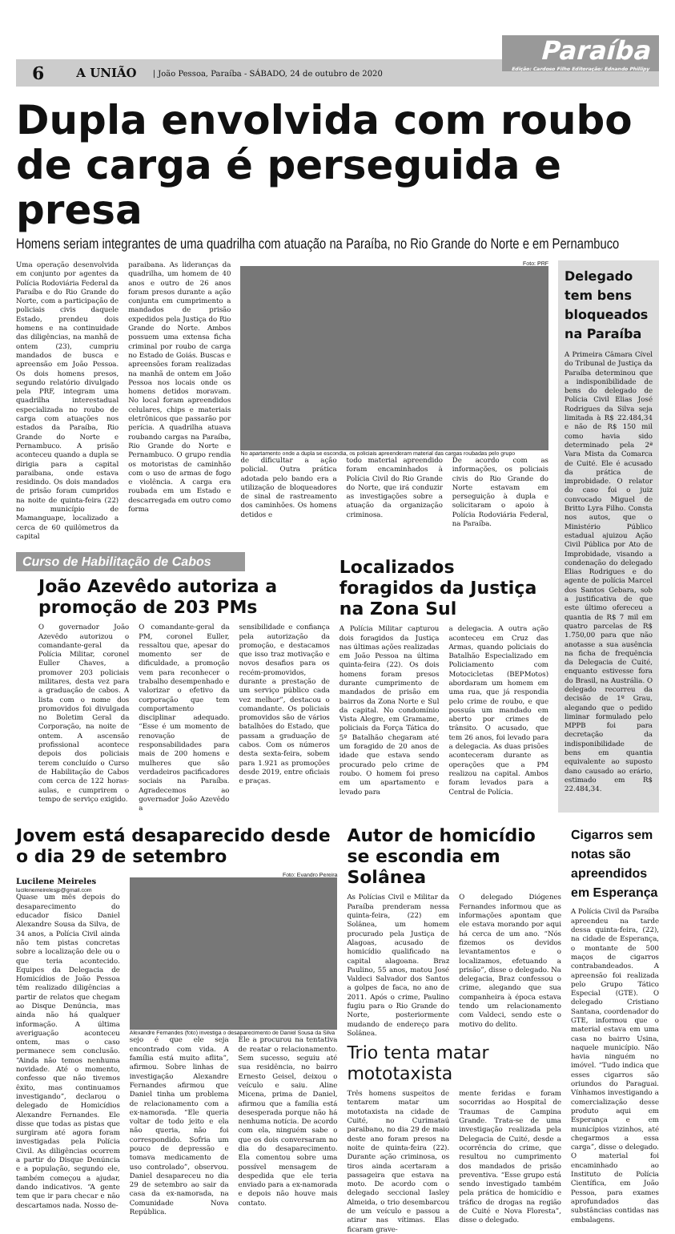Paraíba
Edição: Cardoso Filho Editoração: Ednando Phillipy
6 A UNIÃO | João Pessoa, Paraíba - SÁBADO, 24 de outubro de 2020
Dupla envolvida com roubo de carga é perseguida e presa
Homens seriam integrantes de uma quadrilha com atuação na Paraíba, no Rio Grande do Norte e em Pernambuco
Uma operação desenvolvida em conjunto por agentes da Polícia Rodoviária Federal da Paraíba e do Rio Grande do Norte, com a participação de policiais civis daquele Estado, prendeu dois homens e na continuidade das diligências, na manhã de ontem (23), cumpriu mandados de busca e apreensão em João Pessoa. Os dois homens presos, segundo relatório divulgado pela PRF, integram uma quadrilha interestadual especializada no roubo de carga com atuações nos estados da Paraíba, Rio Grande do Norte e Pernambuco. A prisão aconteceu quando a dupla se dirigia para a capital paraibana, onde estava residindo. Os dois mandados de prisão foram cumpridos na noite de quinta-feira (22) no município de Mamanguape, localizado a cerca de 60 quilômetros da capital
paraibana. As lideranças da quadrilha, um homem de 40 anos e outro de 26 anos foram presos durante a ação conjunta em cumprimento a mandados de prisão expedidos pela Justiça do Rio Grande do Norte. Ambos possuem uma extensa ficha criminal por roubo de carga no Estado de Goiás. Buscas e apreensões foram realizadas na manhã de ontem em João Pessoa nos locais onde os homens detidos moravam. No local foram apreendidos celulares, chips e materiais eletrônicos que passarão por perícia. A quadrilha atuava roubando cargas na Paraíba, Rio Grande do Norte e Pernambuco. O grupo rendia os motoristas de caminhão com o uso de armas de fogo e violência. A carga era roubada em um Estado e descarregada em outro como forma
Foto: PRF
No apartamento onde a dupla se escondia, os policiais apreenderam material das cargas roubadas pelo grupo
de dificultar a ação policial. Outra prática adotada pelo bando era a utilização de bloqueadores de sinal de rastreamento dos caminhões. Os homens detidos e
todo material apreendido foram encaminhados à Polícia Civil do Rio Grande do Norte, que irá conduzir as investigações sobre a atuação da organização criminosa.
De acordo com as informações, os policiais civis do Rio Grande do Norte estavam em perseguição à dupla e solicitaram o apoio à Polícia Rodoviária Federal, na Paraíba.
Curso de Habilitação de Cabos
João Azevêdo autoriza a promoção de 203 PMs
O governador João Azevêdo autorizou o comandante-geral da Polícia Militar, coronel Euller Chaves, a promover 203 policiais militares, desta vez para a graduação de cabos. A lista com o nome dos promovidos foi divulgada no Boletim Geral da Corporação, na noite de ontem. A ascensão profissional acontece depois dos policiais terem concluído o Curso de Habilitação de Cabos com cerca de 122 horas-aulas, e cumprirem o tempo de serviço exigido.
O comandante-geral da PM, coronel Euller, ressaltou que, apesar do momento ser de dificuldade, a promoção vem para reconhecer o trabalho desempenhado e valorizar o efetivo da corporação que tem comportamento disciplinar adequado. “Esse é um momento de renovação de responsabilidades para mais de 200 homens e mulheres que são verdadeiros pacificadores sociais na Paraíba. Agradecemos ao governador João Azevêdo a
sensibilidade e confiança pela autorização da promoção, e destacamos que isso traz motivação e novos desafios para os recém-promovidos, durante a prestação de um serviço público cada vez melhor”, destacou o comandante. Os policiais promovidos são de vários batalhões do Estado, que passam a graduação de cabos. Com os números desta sexta-feira, sobem para 1.921 as promoções desde 2019, entre oficiais e praças.
Localizados foragidos da Justiça na Zona Sul
A Polícia Militar capturou dois foragidos da Justiça nas últimas ações realizadas em João Pessoa na última quinta-feira (22). Os dois homens foram presos durante cumprimento de mandados de prisão em bairros da Zona Norte e Sul da capital. No condomínio Vista Alegre, em Gramame, policiais da Força Tática do 5º Batalhão chegaram até um foragido de 20 anos de idade que estava sendo procurado pelo crime de roubo. O homem foi preso em um apartamento e levado para
a delegacia. A outra ação aconteceu em Cruz das Armas, quando policiais do Batalhão Especializado em Policiamento com Motocicletas (BEPMotos) abordaram um homem em uma rua, que já respondia pelo crime de roubo, e que possuía um mandado em aberto por crimes de trânsito. O acusado, que tem 26 anos, foi levado para a delegacia. As duas prisões aconteceram durante as operações que a PM realizou na capital. Ambos foram levados para a Central de Polícia.
Delegado tem bens bloqueados na Paraíba
A Primeira Câmara Cível do Tribunal de Justiça da Paraíba determinou que a indisponibilidade de bens do delegado de Polícia Civil Elias José Rodrigues da Silva seja limitada à R$ 22.484,34 e não de R$ 150 mil como havia sido determinado pela 2ª Vara Mista da Comarca de Cuité. Ele é acusado da prática de improbidade. O relator do caso foi o juiz convocado Miguel de Britto Lyra Filho. Consta nos autos, que o Ministério Público estadual ajuizou Ação Civil Pública por Ato de Improbidade, visando a condenação do delegado Elias Rodrigues e do agente de polícia Marcel dos Santos Gebara, sob a justificativa de que este último ofereceu a quantia de R$ 7 mil em quatro parcelas de R$ 1.750,00 para que não anotasse a sua ausência na ficha de frequência da Delegacia de Cuité, enquanto estivesse fora do Brasil, na Austrália. O delegado recorreu da decisão de 1º Grau, alegando que o pedido liminar formulado pelo MPPB foi para decretação da indisponibilidade de bens em quantia equivalente ao suposto dano causado ao erário, estimado em R$ 22.484,34.
Jovem está desaparecido desde o dia 29 de setembro
Lucilene Meireles
lucilenemeirelesjp@gmail.com
Quase um mês depois do desaparecimento do educador físico Daniel Alexandre Sousa da Silva, de 34 anos, a Polícia Civil ainda não tem pistas concretas sobre a localização dele ou o que teria acontecido. Equipes da Delegacia de Homicídios de João Pessoa têm realizado diligências a partir de relatos que chegam ao Disque Denúncia, mas ainda não há qualquer informação. A última averiguação aconteceu ontem, mas o caso permanece sem conclusão. “Ainda não temos nenhuma novidade. Até o momento, confesso que não tivemos êxito, mas continuamos investigando”, declarou o delegado de Homicídios Alexandre Fernandes. Ele disse que todas as pistas que surgiram até agora foram investigadas pela Polícia Civil. As diligências ocorrem a partir do Disque Denúncia e a população, segundo ele, também começou a ajudar, dando indicativos. “A gente tem que ir para checar e não descartamos nada. Nosso de-
Foto: Evandro Pereira
Alexandre Fernandes (foto) investiga o desaparecimento de Daniel Sousa da Silva
sejo é que ele seja encontrado com vida. A família está muito aflita”, afirmou. Sobre linhas de investigação Alexandre Fernandes afirmou que Daniel tinha um problema de relacionamento com a ex-namorada. “Ele queria voltar de todo jeito e ela não queria, não foi correspondido. Sofria um pouco de depressão e tomava medicamento de uso controlado”, observou. Daniel desapareceu no dia 29 de setembro ao sair da casa da ex-namorada, na Comunidade Nova República.
Ele a procurou na tentativa de reatar o relacionamento. Sem sucesso, seguiu até sua residência, no bairro Ernesto Geisel, deixou o veículo e saiu. Aline Micena, prima de Daniel, afirmou que a família está desesperada porque não há nenhuma notícia. De acordo com ela, ninguém sabe o que os dois conversaram no dia do desaparecimento. Ela comentou sobre uma possível mensagem de despedida que ele teria enviado para a ex-namorada e depois não houve mais contato.
Autor de homicídio se escondia em Solânea
As Polícias Civil e Militar da Paraíba prenderam nessa quinta-feira, (22) em Solânea, um homem procurado pela Justiça de Alagoas, acusado de homicídio qualificado na capital alagoana. Braz Paulino, 55 anos, matou José Valdeci Salvador dos Santos a golpes de faca, no ano de 2011. Após o crime, Paulino fugiu para o Rio Grande do Norte, posteriormente mudando de endereço para Solânea.
O delegado Diógenes Fernandes informou que as informações apontam que ele estava morando por aqui há cerca de um ano. “Nós fizemos os devidos levantamentos e o localizamos, efetuando a prisão”, disse o delegado. Na delegacia, Braz confessou o crime, alegando que sua companheira à época estava tendo um relacionamento com Valdeci, sendo este o motivo do delito.
Trio tenta matar mototaxista
Três homens suspeitos de tentarem matar um mototaxista na cidade de Cuité, no Curimataú paraibano, no dia 29 de maio deste ano foram presos na noite de quinta-feira (22). Durante ação criminosa, os tiros ainda acertaram a passageira que estava na moto. De acordo com o delegado seccional Iasley Almeida, o trio desembarcou de um veículo e passou a atirar nas vítimas. Elas ficaram grave-
mente feridas e foram socorridas ao Hospital de Traumas de Campina Grande. Trata-se de uma investigação realizada pela Delegacia de Cuité, desde a ocorrência do crime, que resultou no cumprimento dos mandados de prisão preventiva. “Esse grupo está sendo investigado também pela prática de homicídio e tráfico de drogas na região de Cuité e Nova Floresta”, disse o delegado.
Cigarros sem notas são apreendidos em Esperança
A Polícia Civil da Paraíba apreendeu na tarde dessa quinta-feira, (22), na cidade de Esperança, o montante de 500 maços de cigarros contrabandeados. A apreensão foi realizada pelo Grupo Tático Especial (GTE). O delegado Cristiano Santana, coordenador do GTE, informou que o material estava em uma casa no bairro Usina, naquele município. Não havia ninguém no imóvel. “Tudo indica que esses cigarros são oriundos do Paraguai. Vínhamos investigando a comercialização desse produto aqui em Esperança e em municípios vizinhos, até chegarmos a essa carga”, disse o delegado. O material foi encaminhado ao Instituto de Polícia Científica, em João Pessoa, para exames aprofundados das substâncias contidas nas embalagens.